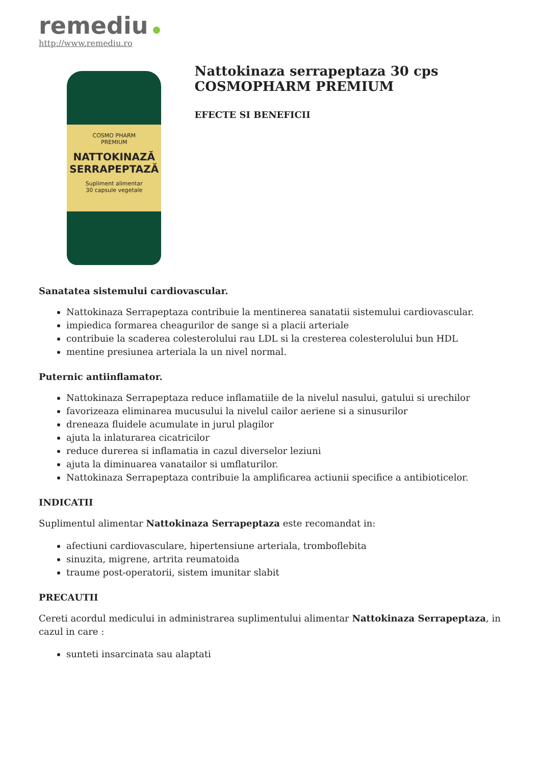remediu
http://www.remediu.ro
COSMO PHARM
PREMIUM
NATTOKINAZĂ SERRAPEPTAZĂ
Supliment alimentar
30 capsule vegetale
Nattokinaza serrapeptaza 30 cps COSMOPHARM PREMIUM
EFECTE SI BENEFICII
Sanatatea sistemului cardiovascular.
Nattokinaza Serrapeptaza contribuie la mentinerea sanatatii sistemului cardiovascular.
impiedica formarea cheagurilor de sange si a placii arteriale
contribuie la scaderea colesterolului rau LDL si la cresterea colesterolului bun HDL
mentine presiunea arteriala la un nivel normal.
Puternic antiinflamator.
Nattokinaza Serrapeptaza reduce inflamatiile de la nivelul nasului, gatului si urechilor
favorizeaza eliminarea mucusului la nivelul cailor aeriene si a sinusurilor
dreneaza fluidele acumulate in jurul plagilor
ajuta la inlaturarea cicatricilor
reduce durerea si inflamatia in cazul diverselor leziuni
ajuta la diminuarea vanatailor si umflaturilor.
Nattokinaza Serrapeptaza contribuie la amplificarea actiunii specifice a antibioticelor.
INDICATII
Suplimentul alimentar Nattokinaza Serrapeptaza este recomandat in:
afectiuni cardiovasculare, hipertensiune arteriala, tromboflebita
sinuzita, migrene, artrita reumatoida
traume post-operatorii, sistem imunitar slabit
PRECAUTII
Cereti acordul medicului in administrarea suplimentului alimentar Nattokinaza Serrapeptaza, in cazul in care :
sunteti insarcinata sau alaptati